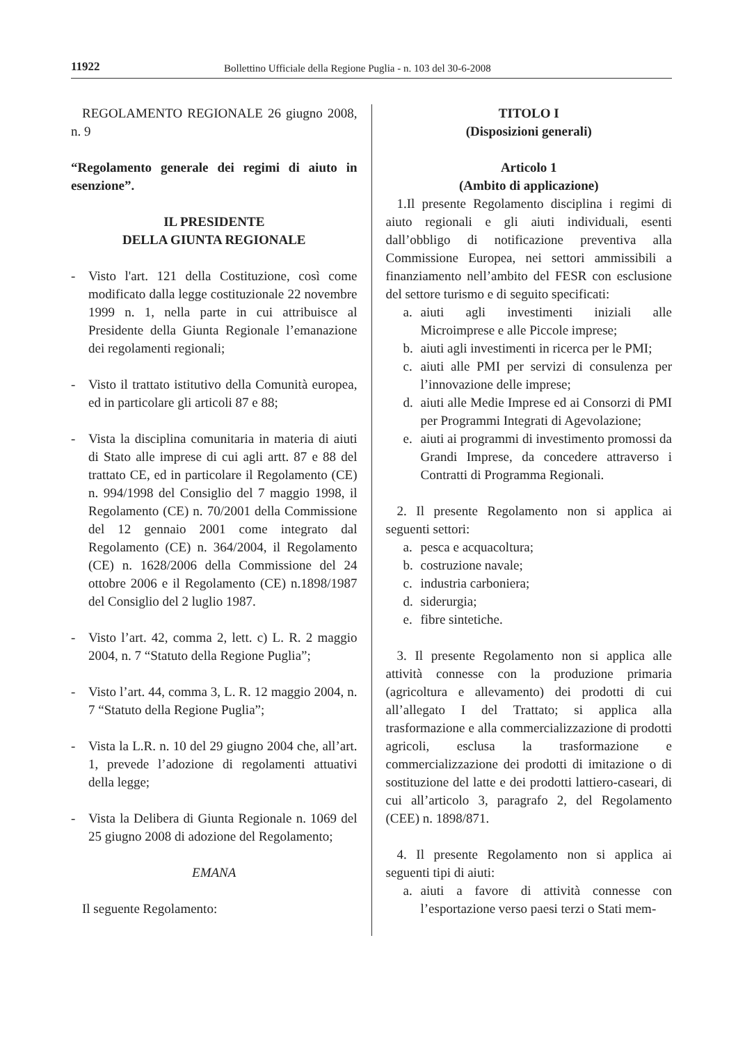11922 Bollettino Ufficiale della Regione Puglia - n. 103 del 30-6-2008
REGOLAMENTO REGIONALE 26 giugno 2008, n. 9
“Regolamento generale dei regimi di aiuto in esenzione”.
IL PRESIDENTE
DELLA GIUNTA REGIONALE
- Visto l'art. 121 della Costituzione, così come modificato dalla legge costituzionale 22 novembre 1999 n. 1, nella parte in cui attribuisce al Presidente della Giunta Regionale l’emanazione dei regolamenti regionali;
- Visto il trattato istitutivo della Comunità europea, ed in particolare gli articoli 87 e 88;
- Vista la disciplina comunitaria in materia di aiuti di Stato alle imprese di cui agli artt. 87 e 88 del trattato CE, ed in particolare il Regolamento (CE) n. 994/1998 del Consiglio del 7 maggio 1998, il Regolamento (CE) n. 70/2001 della Commissione del 12 gennaio 2001 come integrato dal Regolamento (CE) n. 364/2004, il Regolamento (CE) n. 1628/2006 della Commissione del 24 ottobre 2006 e il Regolamento (CE) n.1898/1987 del Consiglio del 2 luglio 1987.
- Visto l’art. 42, comma 2, lett. c) L. R. 2 maggio 2004, n. 7 “Statuto della Regione Puglia”;
- Visto l’art. 44, comma 3, L. R. 12 maggio 2004, n. 7 “Statuto della Regione Puglia”;
- Vista la L.R. n. 10 del 29 giugno 2004 che, all’art. 1, prevede l’adozione di regolamenti attuativi della legge;
- Vista la Delibera di Giunta Regionale n. 1069 del 25 giugno 2008 di adozione del Regolamento;
EMANA
Il seguente Regolamento:
TITOLO I
(Disposizioni generali)
Articolo 1
(Ambito di applicazione)
1.Il presente Regolamento disciplina i regimi di aiuto regionali e gli aiuti individuali, esenti dall’obbligo di notificazione preventiva alla Commissione Europea, nei settori ammissibili a finanziamento nell’ambito del FESR con esclusione del settore turismo e di seguito specificati:
a. aiuti agli investimenti iniziali alle Microimprese e alle Piccole imprese;
b. aiuti agli investimenti in ricerca per le PMI;
c. aiuti alle PMI per servizi di consulenza per l’innovazione delle imprese;
d. aiuti alle Medie Imprese ed ai Consorzi di PMI per Programmi Integrati di Agevolazione;
e. aiuti ai programmi di investimento promossi da Grandi Imprese, da concedere attraverso i Contratti di Programma Regionali.
2. Il presente Regolamento non si applica ai seguenti settori:
a. pesca e acquacoltura;
b. costruzione navale;
c. industria carboniera;
d. siderurgia;
e. fibre sintetiche.
3. Il presente Regolamento non si applica alle attività connesse con la produzione primaria (agricoltura e allevamento) dei prodotti di cui all’allegato I del Trattato; si applica alla trasformazione e alla commercializzazione di prodotti agricoli, esclusa la trasformazione e commercializzazione dei prodotti di imitazione o di sostituzione del latte e dei prodotti lattiero-caseari, di cui all’articolo 3, paragrafo 2, del Regolamento (CEE) n. 1898/871.
4. Il presente Regolamento non si applica ai seguenti tipi di aiuti:
a. aiuti a favore di attività connesse con l’esportazione verso paesi terzi o Stati mem-